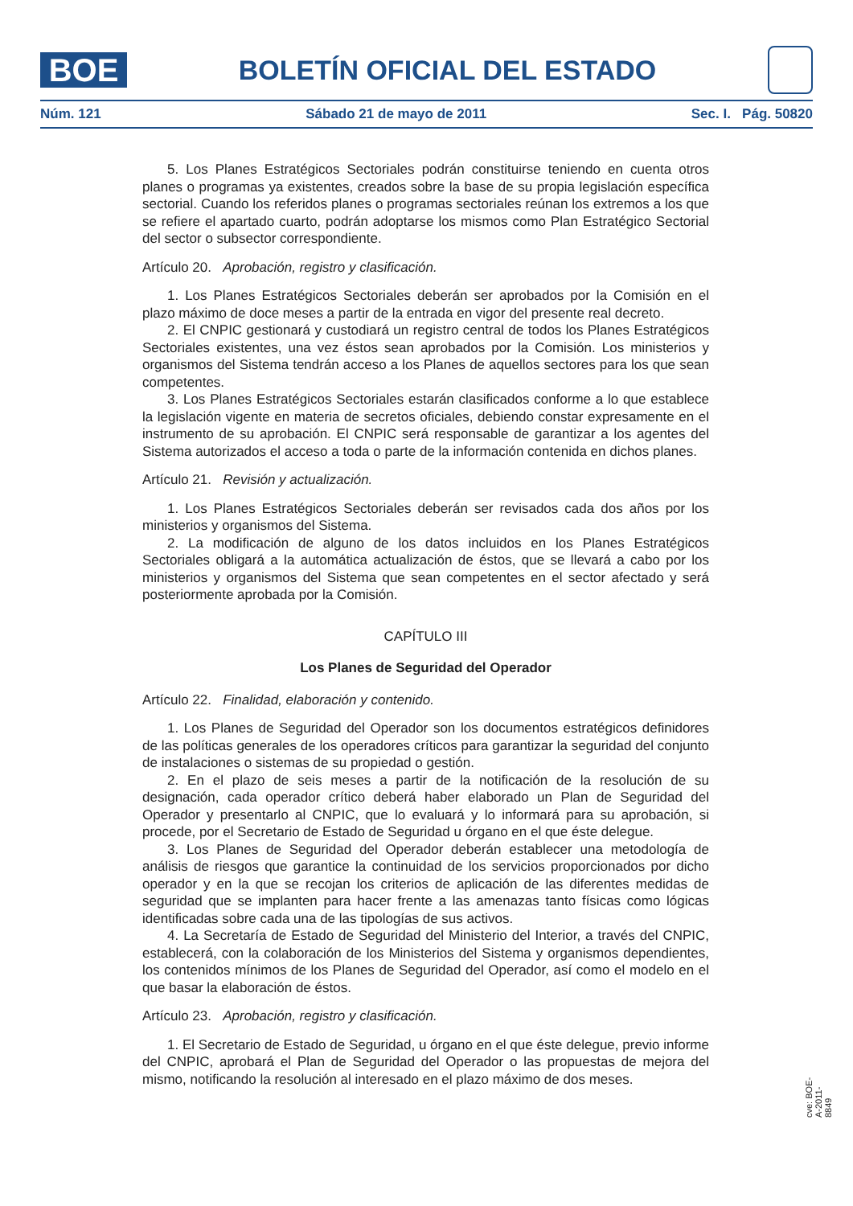BOE
BOLETÍN OFICIAL DEL ESTADO
Núm. 121 Sábado 21 de mayo de 2011 Sec. I. Pág. 50820
5. Los Planes Estratégicos Sectoriales podrán constituirse teniendo en cuenta otros planes o programas ya existentes, creados sobre la base de su propia legislación específica sectorial. Cuando los referidos planes o programas sectoriales reúnan los extremos a los que se refiere el apartado cuarto, podrán adoptarse los mismos como Plan Estratégico Sectorial del sector o subsector correspondiente.
Artículo 20. Aprobación, registro y clasificación.
1. Los Planes Estratégicos Sectoriales deberán ser aprobados por la Comisión en el plazo máximo de doce meses a partir de la entrada en vigor del presente real decreto.
2. El CNPIC gestionará y custodiará un registro central de todos los Planes Estratégicos Sectoriales existentes, una vez éstos sean aprobados por la Comisión. Los ministerios y organismos del Sistema tendrán acceso a los Planes de aquellos sectores para los que sean competentes.
3. Los Planes Estratégicos Sectoriales estarán clasificados conforme a lo que establece la legislación vigente en materia de secretos oficiales, debiendo constar expresamente en el instrumento de su aprobación. El CNPIC será responsable de garantizar a los agentes del Sistema autorizados el acceso a toda o parte de la información contenida en dichos planes.
Artículo 21. Revisión y actualización.
1. Los Planes Estratégicos Sectoriales deberán ser revisados cada dos años por los ministerios y organismos del Sistema.
2. La modificación de alguno de los datos incluidos en los Planes Estratégicos Sectoriales obligará a la automática actualización de éstos, que se llevará a cabo por los ministerios y organismos del Sistema que sean competentes en el sector afectado y será posteriormente aprobada por la Comisión.
CAPÍTULO III
Los Planes de Seguridad del Operador
Artículo 22. Finalidad, elaboración y contenido.
1. Los Planes de Seguridad del Operador son los documentos estratégicos definidores de las políticas generales de los operadores críticos para garantizar la seguridad del conjunto de instalaciones o sistemas de su propiedad o gestión.
2. En el plazo de seis meses a partir de la notificación de la resolución de su designación, cada operador crítico deberá haber elaborado un Plan de Seguridad del Operador y presentarlo al CNPIC, que lo evaluará y lo informará para su aprobación, si procede, por el Secretario de Estado de Seguridad u órgano en el que éste delegue.
3. Los Planes de Seguridad del Operador deberán establecer una metodología de análisis de riesgos que garantice la continuidad de los servicios proporcionados por dicho operador y en la que se recojan los criterios de aplicación de las diferentes medidas de seguridad que se implanten para hacer frente a las amenazas tanto físicas como lógicas identificadas sobre cada una de las tipologías de sus activos.
4. La Secretaría de Estado de Seguridad del Ministerio del Interior, a través del CNPIC, establecerá, con la colaboración de los Ministerios del Sistema y organismos dependientes, los contenidos mínimos de los Planes de Seguridad del Operador, así como el modelo en el que basar la elaboración de éstos.
Artículo 23. Aprobación, registro y clasificación.
1. El Secretario de Estado de Seguridad, u órgano en el que éste delegue, previo informe del CNPIC, aprobará el Plan de Seguridad del Operador o las propuestas de mejora del mismo, notificando la resolución al interesado en el plazo máximo de dos meses.
cve: BOE-A-2011-8849